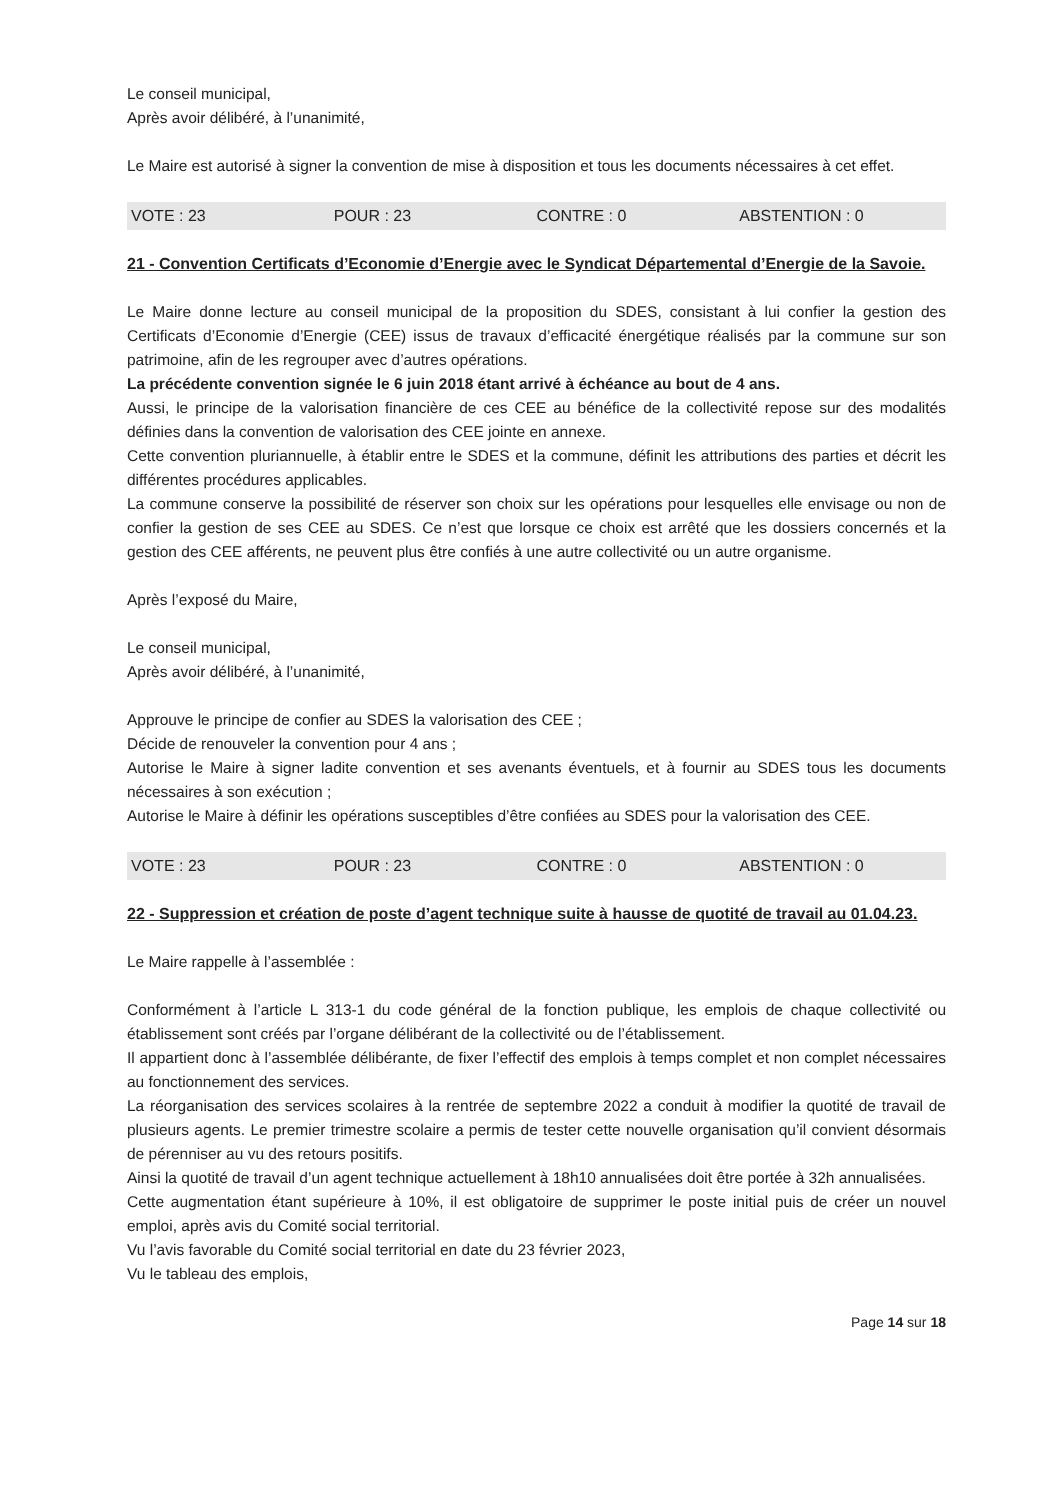Le conseil municipal,
Après avoir délibéré, à l’unanimité,
Le Maire est autorisé à signer la convention de mise à disposition et tous les documents nécessaires à cet effet.
VOTE : 23 POUR : 23 CONTRE : 0 ABSTENTION : 0
21 - Convention Certificats d’Economie d’Energie avec le Syndicat Départemental d’Energie de la Savoie.
Le Maire donne lecture au conseil municipal de la proposition du SDES, consistant à lui confier la gestion des Certificats d’Economie d’Energie (CEE) issus de travaux d’efficacité énergétique réalisés par la commune sur son patrimoine, afin de les regrouper avec d’autres opérations.
La précédente convention signée le 6 juin 2018 étant arrivé à échéance au bout de 4 ans.
Aussi, le principe de la valorisation financière de ces CEE au bénéfice de la collectivité repose sur des modalités définies dans la convention de valorisation des CEE jointe en annexe.
Cette convention pluriannuelle, à établir entre le SDES et la commune, définit les attributions des parties et décrit les différentes procédures applicables.
La commune conserve la possibilité de réserver son choix sur les opérations pour lesquelles elle envisage ou non de confier la gestion de ses CEE au SDES. Ce n’est que lorsque ce choix est arrêté que les dossiers concernés et la gestion des CEE afférents, ne peuvent plus être confiés à une autre collectivité ou un autre organisme.
Après l’exposé du Maire,
Le conseil municipal,
Après avoir délibéré, à l’unanimité,
Approuve le principe de confier au SDES la valorisation des CEE ;
Décide de renouveler la convention pour 4 ans ;
Autorise le Maire à signer ladite convention et ses avenants éventuels, et à fournir au SDES tous les documents nécessaires à son exécution ;
Autorise le Maire à définir les opérations susceptibles d’être confiées au SDES pour la valorisation des CEE.
VOTE : 23 POUR : 23 CONTRE : 0 ABSTENTION : 0
22 - Suppression et création de poste d’agent technique suite à hausse de quotité de travail au 01.04.23.
Le Maire rappelle à l’assemblée :
Conformément à l’article L 313-1 du code général de la fonction publique, les emplois de chaque collectivité ou établissement sont créés par l’organe délibérant de la collectivité ou de l’établissement.
Il appartient donc à l’assemblée délibérante, de fixer l’effectif des emplois à temps complet et non complet nécessaires au fonctionnement des services.
La réorganisation des services scolaires à la rentrée de septembre 2022 a conduit à modifier la quotité de travail de plusieurs agents. Le premier trimestre scolaire a permis de tester cette nouvelle organisation qu’il convient désormais de pérenniser au vu des retours positifs.
Ainsi la quotité de travail d’un agent technique actuellement à 18h10 annualisées doit être portée à 32h annualisées.
Cette augmentation étant supérieure à 10%, il est obligatoire de supprimer le poste initial puis de créer un nouvel emploi, après avis du Comité social territorial.
Vu l’avis favorable du Comité social territorial en date du 23 février 2023,
Vu le tableau des emplois,
Page 14 sur 18